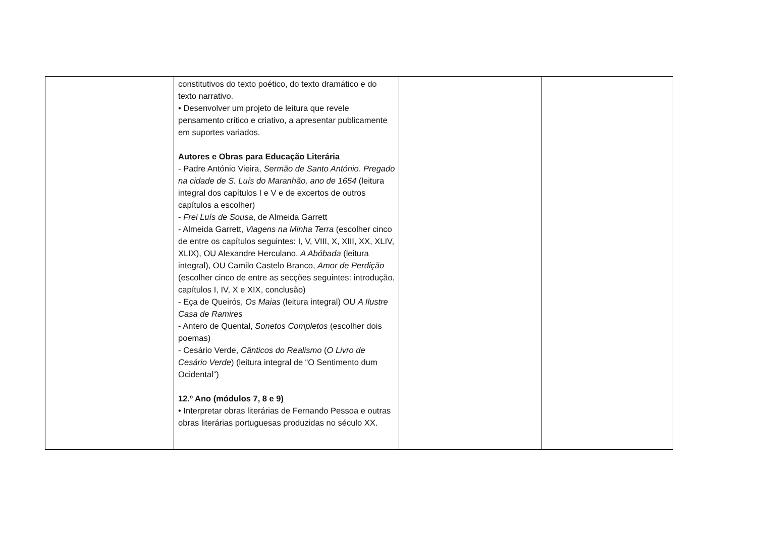| | constitutivos do texto poético, do texto dramático e do texto narrativo. • Desenvolver um projeto de leitura que revele pensamento crítico e criativo, a apresentar publicamente em suportes variados. Autores e Obras para Educação Literária - Padre António Vieira, Sermão de Santo António . Pregado na cidade de S. Luís do Maranhão, ano de 1654 (leitura integral dos capítulos I e V e de excertos de outros capítulos a escolher) - Frei Luís de Sousa , de Almeida Garrett - Almeida Garrett, Viagens na Minha Terra (escolher cinco de entre os capítulos seguintes: I, V, VIII, X, XIII, XX, XLIV, XLIX), OU Alexandre Herculano, A Abóbada (leitura integral), OU Camilo Castelo Branco, Amor de Perdição (escolher cinco de entre as secções seguintes: introdução, capítulos I, IV, X e XIX, conclusão) - Eça de Queirós, Os Maias (leitura integral) OU A Ilustre Casa de Ramires - Antero de Quental, Sonetos Completos (escolher dois poemas) - Cesário Verde, Cânticos do Realismo ( O Livro de Cesário Verde ) (leitura integral de “O Sentimento dum Ocidental”) 12.º Ano (módulos 7, 8 e 9) • Interpretar obras literárias de Fernando Pessoa e outras obras literárias portuguesas produzidas no século XX. | | |